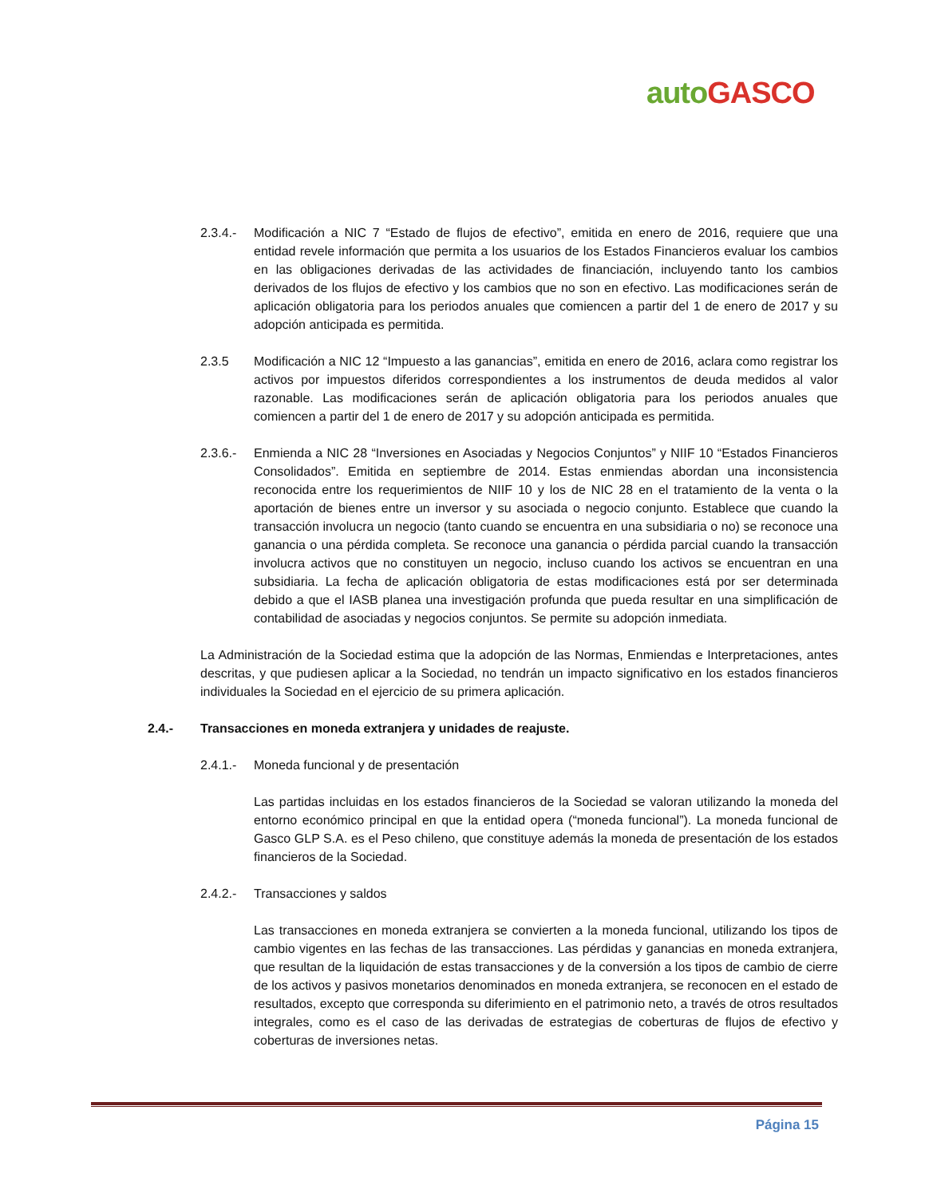auto GASCO
2.3.4.-
Modificación a NIC 7 “Estado de flujos de efectivo”, emitida en enero de 2016, requiere que una entidad revele información que permita a los usuarios de los Estados Financieros evaluar los cambios en las obligaciones derivadas de las actividades de financiación, incluyendo tanto los cambios derivados de los flujos de efectivo y los cambios que no son en efectivo. Las modificaciones serán de aplicación obligatoria para los periodos anuales que comiencen a partir del 1 de enero de 2017 y su adopción anticipada es permitida.
2.3.5 Modificación a NIC 12 “Impuesto a las ganancias”, emitida en enero de 2016, aclara como registrar los activos por impuestos diferidos correspondientes a los instrumentos de deuda medidos al valor razonable. Las modificaciones serán de aplicación obligatoria para los periodos anuales que comiencen a partir del 1 de enero de 2017 y su adopción anticipada es permitida.
2.3.6.-
Enmienda a NIC 28 “Inversiones en Asociadas y Negocios Conjuntos” y NIIF 10 “Estados Financieros Consolidados”. Emitida en septiembre de 2014. Estas enmiendas abordan una inconsistencia reconocida entre los requerimientos de NIIF 10 y los de NIC 28 en el tratamiento de la venta o la aportación de bienes entre un inversor y su asociada o negocio conjunto. Establece que cuando la transacción involucra un negocio (tanto cuando se encuentra en una subsidiaria o no) se reconoce una ganancia o una pérdida completa. Se reconoce una ganancia o pérdida parcial cuando la transacción involucra activos que no constituyen un negocio, incluso cuando los activos se encuentran en una subsidiaria. La fecha de aplicación obligatoria de estas modificaciones está por ser determinada debido a que el IASB planea una investigación profunda que pueda resultar en una simplificación de contabilidad de asociadas y negocios conjuntos. Se permite su adopción inmediata.
La Administración de la Sociedad estima que la adopción de las Normas, Enmiendas e Interpretaciones, antes descritas, y que pudiesen aplicar a la Sociedad, no tendrán un impacto significativo en los estados financieros individuales la Sociedad en el ejercicio de su primera aplicación.
2.4.- Transacciones en moneda extranjera y unidades de reajuste.
2.4.1.-
Moneda funcional y de presentación
Las partidas incluidas en los estados financieros de la Sociedad se valoran utilizando la moneda del entorno económico principal en que la entidad opera (“moneda funcional”). La moneda funcional de Gasco GLP S.A. es el Peso chileno, que constituye además la moneda de presentación de los estados financieros de la Sociedad.
2.4.2.-
Transacciones y saldos
Las transacciones en moneda extranjera se convierten a la moneda funcional, utilizando los tipos de cambio vigentes en las fechas de las transacciones. Las pérdidas y ganancias en moneda extranjera, que resultan de la liquidación de estas transacciones y de la conversión a los tipos de cambio de cierre de los activos y pasivos monetarios denominados en moneda extranjera, se reconocen en el estado de resultados, excepto que corresponda su diferimiento en el patrimonio neto, a través de otros resultados integrales, como es el caso de las derivadas de estrategias de coberturas de flujos de efectivo y coberturas de inversiones netas.
Página 15